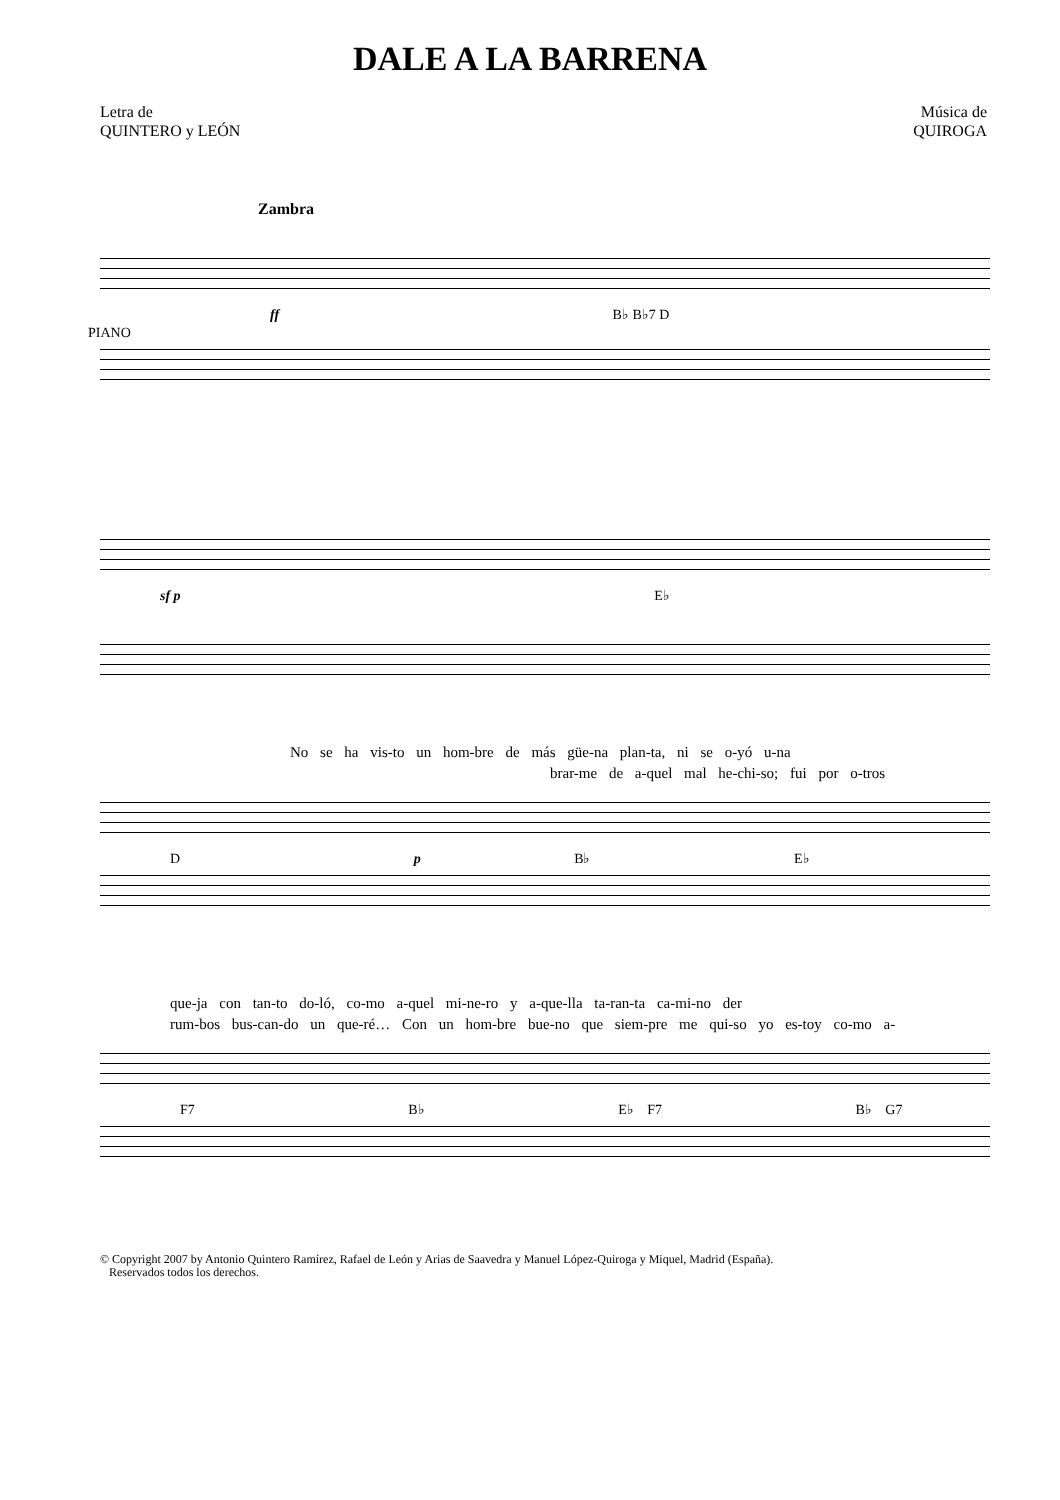DALE A LA BARRENA
Letra de
QUINTERO y LEÓN
Música de
QUIROGA
Zambra
ff B♭ B♭7 D
PIANO
sf p E♭
No se ha vis-to un hom-bre de más güe-na plan-ta, ni se o-yó u-na
brar-me de a-quel mal he-chi-so; fui por o-tros
D p B♭ E♭
que-ja con tan-to do-ló, co-mo a-quel mi-ne-ro y a-que-lla ta-ran-ta ca-mi-no der
rum-bos bus-can-do un que-ré… Con un hom-bre bue-no que siem-pre me qui-so yo es-toy co-mo a-
F7 B♭ E♭ F7 B♭ G7
© Copyright 2007 by Antonio Quintero Ramírez, Rafael de León y Arias de Saavedra y Manuel López-Quiroga y Miquel, Madrid (España).
Reservados todos los derechos.